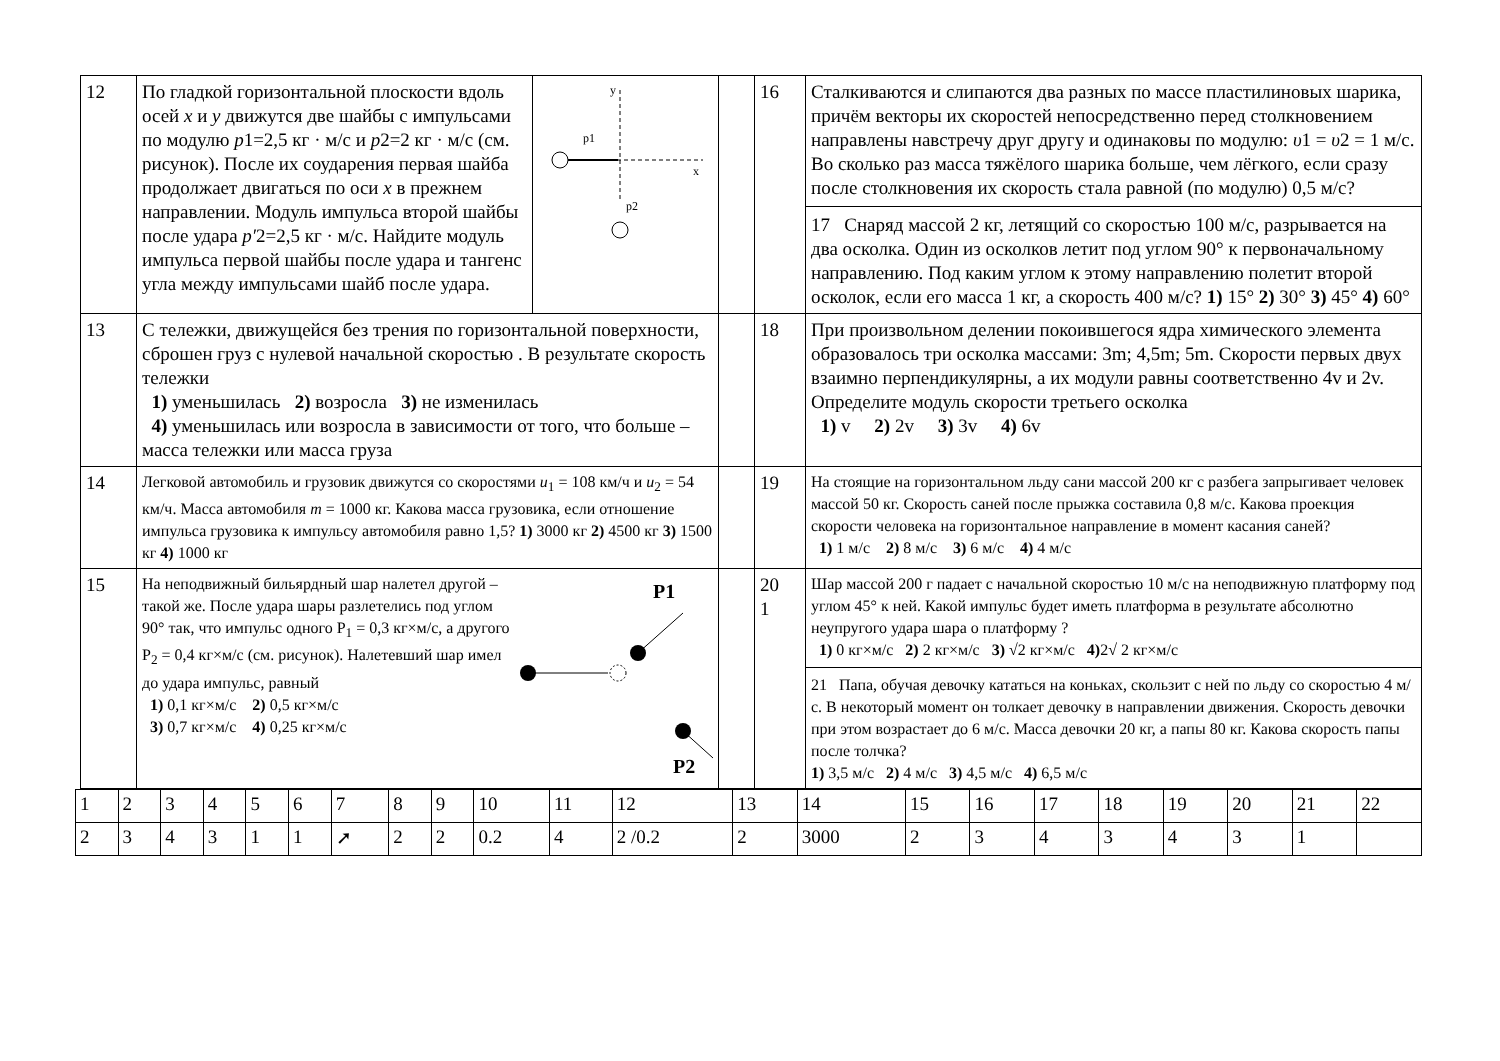| 12 | По гладкой горизонтальной плоскости вдоль осей x и y движутся две шайбы с импульсами по модулю p 1=2,5 кг · м/с и p 2=2 кг · м/с (см. рисунок). После их соударения первая шайба продолжает двигаться по оси x в прежнем направлении. Модуль импульса второй шайбы после удара p′ 2=2,5 кг · м/с. Найдите модуль импульса первой шайбы после удара и тангенс угла между импульсами шайб после удара. | y x p1 p2 | | 16 | Сталкиваются и слипаются два разных по массе пластилиновых шарика, причём векторы их скоростей непосредственно перед столкновением направлены навстречу друг другу и одинаковы по модулю: υ 1 = υ 2 = 1 м/с. Во сколько раз масса тяжёлого шарика больше, чем лёгкого, если сразу после столкновения их скорость стала равной (по модулю) 0,5 м/с? 17 Снаряд массой 2 кг, летящий со скоростью 100 м/с, разрывается на два осколка. Один из осколков летит под углом 90° к первоначальному направлению. Под каким углом к этому направлению полетит второй осколок, если его масса 1 кг, а скорость 400 м/с? 1) 15° 2) 30° 3) 45° 4) 60° |
| 13 | С тележки, движущейся без трения по горизонтальной поверхности, сброшен груз с нулевой начальной скоростью . В результате скорость тележки 1) уменьшилась 2) возросла 3) не изменилась 4) уменьшилась или возросла в зависимости от того, что больше – масса тележки или масса груза | | | 18 | При произвольном делении покоившегося ядра химического элемента образовалось три осколка массами: 3m; 4,5m; 5m. Скорости первых двух взаимно перпендикулярны, а их модули равны соответственно 4v и 2v. Определите модуль скорости третьего осколка 1) v 2) 2v 3) 3v 4) 6v |
| 14 | Легковой автомобиль и грузовик движутся со скоростями u<sub>1</sub> = 108 км/ч и u<sub>2</sub> = 54 км/ч. Масса автомобиля m = 1000 кг. Какова масса грузовика, если отношение импульса грузовика к импульсу автомобиля равно 1,5? 1) 3000 кг 2) 4500 кг 3) 1500 кг 4) 1000 кг | | | 19 | На стоящие на горизонтальном льду сани массой 200 кг с разбега запрыгивает человек массой 50 кг. Скорость саней после прыжка составила 0,8 м/с. Какова проекция скорости человека на горизонтальное направление в момент касания саней? 1) 1 м/с 2) 8 м/с 3) 6 м/с 4) 4 м/с |
| 15 | На неподвижный бильярдный шар налетел другой – такой же. После удара шары разлетелись под углом 90° так, что импульс одного P<sub>1</sub> = 0,3 кг×м/с, а другого P<sub>2</sub> = 0,4 кг×м/с (см. рисунок). Налетевший шар имел до удара импульс, равный 1) 0,1 кг×м/с 2) 0,5 кг×м/с 3) 0,7 кг×м/с 4) 0,25 кг×м/с P1 P2 | | | 20 1 | Шар массой 200 г падает с начальной скоростью 10 м/с на неподвижную платформу под углом 45° к ней. Какой импульс будет иметь платформа в результате абсолютно неупругого удара шара о платформу ? 1) 0 кг×м/с 2) 2 кг×м/с 3) √2 кг×м/с 4) 2√ 2 кг×м/с 21 Папа, обучая девочку кататься на коньках, скользит с ней по льду со скоростью 4 м/с. В некоторый момент он толкает девочку в направлении движения. Скорость девочки при этом возрастает до 6 м/с. Масса девочки 20 кг, а папы 80 кг. Какова скорость папы после толчка? 1) 3,5 м/с 2) 4 м/с 3) 4,5 м/с 4) 6,5 м/с |
| 1 | 2 | 3 | 4 | 5 | 6 | 7 | 8 | 9 | 10 | 11 | 12 | 13 | 14 | 15 | 16 | 17 | 18 | 19 | 20 | 21 | 22 |
| 2 | 3 | 4 | 3 | 1 | 1 | ➚ | 2 | 2 | 0.2 | 4 | 2 /0.2 | 2 | 3000 | 2 | 3 | 4 | 3 | 4 | 3 | 1 | |